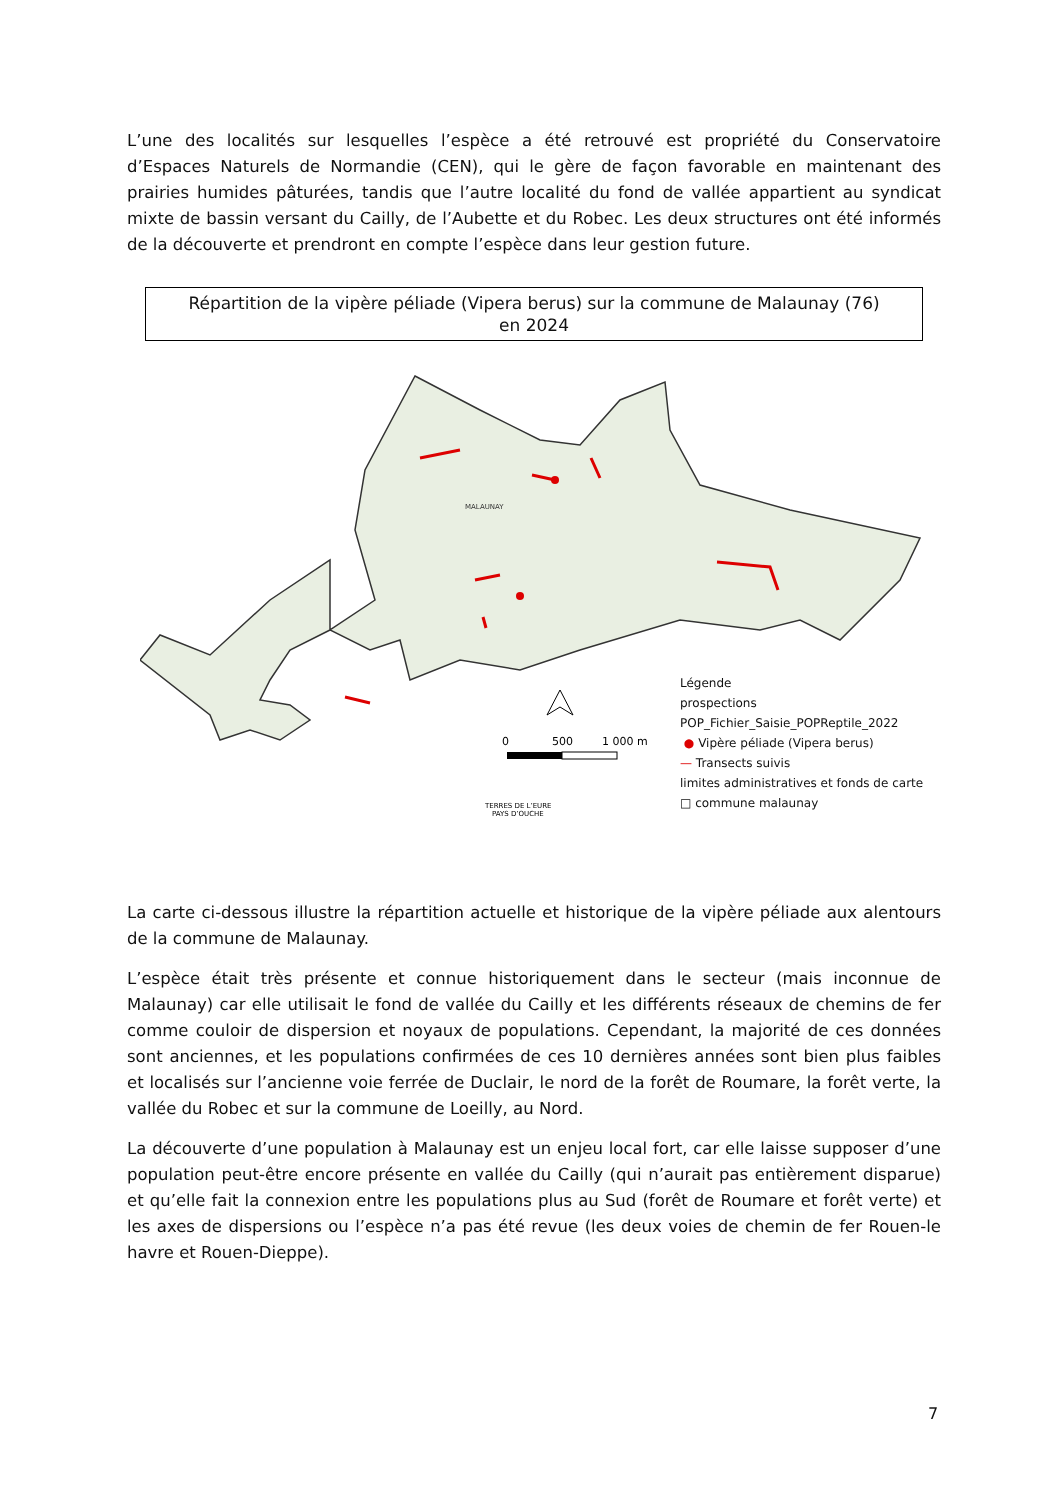L’une des localités sur lesquelles l’espèce a été retrouvé est propriété du Conservatoire d’Espaces Naturels de Normandie (CEN), qui le gère de façon favorable en maintenant des prairies humides pâturées, tandis que l’autre localité du fond de vallée appartient au syndicat mixte de bassin versant du Cailly, de l’Aubette et du Robec. Les deux structures ont été informés de la découverte et prendront en compte l’espèce dans leur gestion future.
Répartition de la vipère péliade (Vipera berus) sur la commune de Malaunay (76)
en 2024
MALAUNAY
0
500
1 000 m
TERRES DE L’EURE
PAYS D’OUCHE
Légende
prospections
POP_Fichier_Saisie_POPReptile_2022
● Vipère péliade (Vipera berus)
— Transects suivis
limites administratives et fonds de carte
□ commune malaunay
La carte ci-dessous illustre la répartition actuelle et historique de la vipère péliade aux alentours de la commune de Malaunay.
L’espèce était très présente et connue historiquement dans le secteur (mais inconnue de Malaunay) car elle utilisait le fond de vallée du Cailly et les différents réseaux de chemins de fer comme couloir de dispersion et noyaux de populations. Cependant, la majorité de ces données sont anciennes, et les populations confirmées de ces 10 dernières années sont bien plus faibles et localisés sur l’ancienne voie ferrée de Duclair, le nord de la forêt de Roumare, la forêt verte, la vallée du Robec et sur la commune de Loeilly, au Nord.
La découverte d’une population à Malaunay est un enjeu local fort, car elle laisse supposer d’une population peut-être encore présente en vallée du Cailly (qui n’aurait pas entièrement disparue) et qu’elle fait la connexion entre les populations plus au Sud (forêt de Roumare et forêt verte) et les axes de dispersions ou l’espèce n’a pas été revue (les deux voies de chemin de fer Rouen-le havre et Rouen-Dieppe).
7